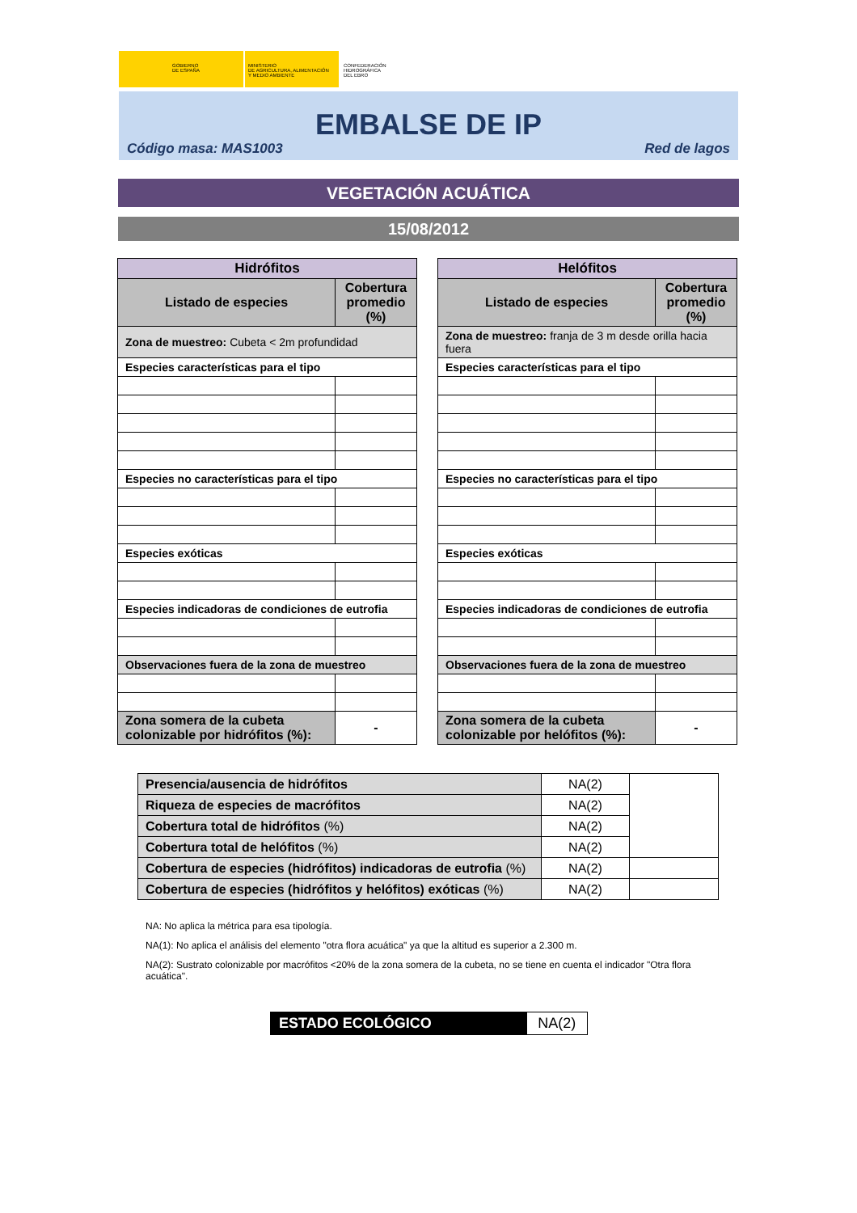GOBIERNO
DE ESPAÑA
MINISTERIO
DE AGRICULTURA, ALIMENTACIÓN
Y MEDIO AMBIENTE
CONFEDERACIÓN
HIDROGRÁFICA
DEL EBRO
EMBALSE DE IP
Código masa: MAS1003 Red de lagos
VEGETACIÓN ACUÁTICA
15/08/2012
| Hidrófitos | |
| --- | --- |
| Listado de especies | Cobertura promedio (%) |
| Zona de muestreo: Cubeta < 2m profundidad | |
| Especies características para el tipo | |
| Especies no características para el tipo | |
| Especies exóticas | |
| Especies indicadoras de condiciones de eutrofia | |
| Observaciones fuera de la zona de muestreo | |
| Zona somera de la cubeta colonizable por hidrófitos (%): | - |
| Helófitos | |
| --- | --- |
| Listado de especies | Cobertura promedio (%) |
| Zona de muestreo: franja de 3 m desde orilla hacia fuera | |
| Especies características para el tipo | |
| Especies no características para el tipo | |
| Especies exóticas | |
| Especies indicadoras de condiciones de eutrofia | |
| Observaciones fuera de la zona de muestreo | |
| Zona somera de la cubeta colonizable por helófitos (%): | - |
| Presencia/ausencia de hidrófitos | NA(2) | |
| Riqueza de especies de macrófitos | NA(2) | |
| Cobertura total de hidrófitos (%) | NA(2) | |
| Cobertura total de helófitos (%) | NA(2) | |
| Cobertura de especies (hidrófitos) indicadoras de eutrofia (%) | NA(2) | |
| Cobertura de especies (hidrófitos y helófitos) exóticas (%) | NA(2) | |
NA: No aplica la métrica para esa tipología.
NA(1): No aplica el análisis del elemento "otra flora acuática" ya que la altitud es superior a 2.300 m.
NA(2): Sustrato colonizable por macrófitos <20% de la zona somera de la cubeta, no se tiene en cuenta el indicador "Otra flora acuática".
| ESTADO ECOLÓGICO | NA(2) |